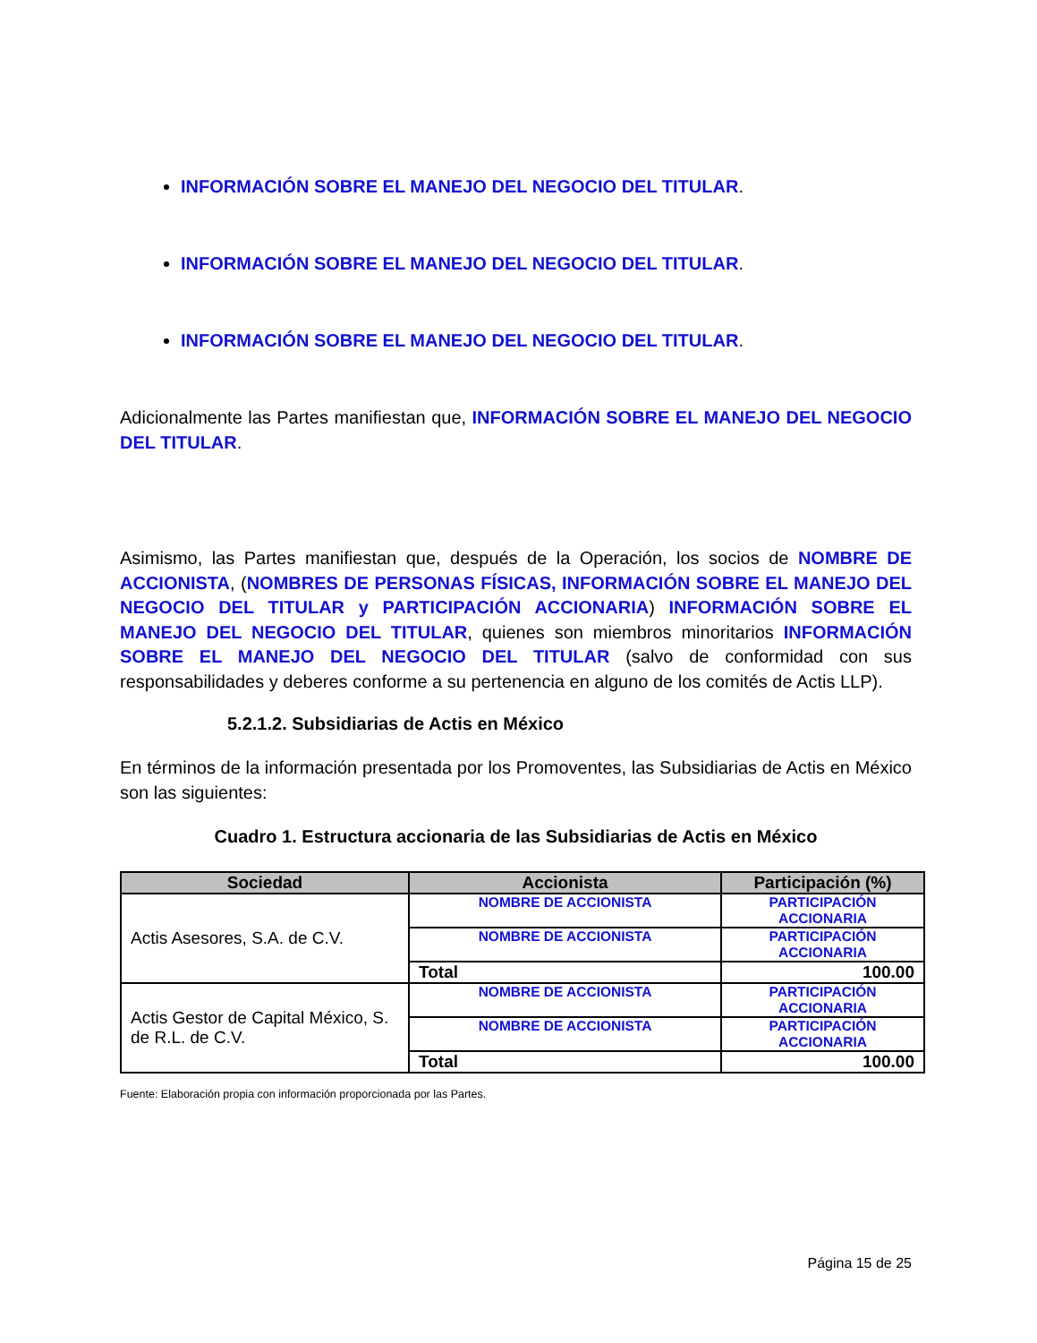INFORMACIÓN SOBRE EL MANEJO DEL NEGOCIO DEL TITULAR.
INFORMACIÓN SOBRE EL MANEJO DEL NEGOCIO DEL TITULAR.
INFORMACIÓN SOBRE EL MANEJO DEL NEGOCIO DEL TITULAR.
Adicionalmente las Partes manifiestan que, INFORMACIÓN SOBRE EL MANEJO DEL NEGOCIO DEL TITULAR.
Asimismo, las Partes manifiestan que, después de la Operación, los socios de NOMBRE DE ACCIONISTA, (NOMBRES DE PERSONAS FÍSICAS, INFORMACIÓN SOBRE EL MANEJO DEL NEGOCIO DEL TITULAR y PARTICIPACIÓN ACCIONARIA) INFORMACIÓN SOBRE EL MANEJO DEL NEGOCIO DEL TITULAR, quienes son miembros minoritarios INFORMACIÓN SOBRE EL MANEJO DEL NEGOCIO DEL TITULAR (salvo de conformidad con sus responsabilidades y deberes conforme a su pertenencia en alguno de los comités de Actis LLP).
5.2.1.2. Subsidiarias de Actis en México
En términos de la información presentada por los Promoventes, las Subsidiarias de Actis en México son las siguientes:
Cuadro 1. Estructura accionaria de las Subsidiarias de Actis en México
| Sociedad | Accionista | Participación (%) |
| --- | --- | --- |
| Actis Asesores, S.A. de C.V. | NOMBRE DE ACCIONISTA | PARTICIPACIÓN ACCIONARIA |
| | NOMBRE DE ACCIONISTA | PARTICIPACIÓN ACCIONARIA |
| | Total | 100.00 |
| Actis Gestor de Capital México, S. de R.L. de C.V. | NOMBRE DE ACCIONISTA | PARTICIPACIÓN ACCIONARIA |
| | NOMBRE DE ACCIONISTA | PARTICIPACIÓN ACCIONARIA |
| | Total | 100.00 |
Fuente: Elaboración propia con información proporcionada por las Partes.
Página 15 de 25